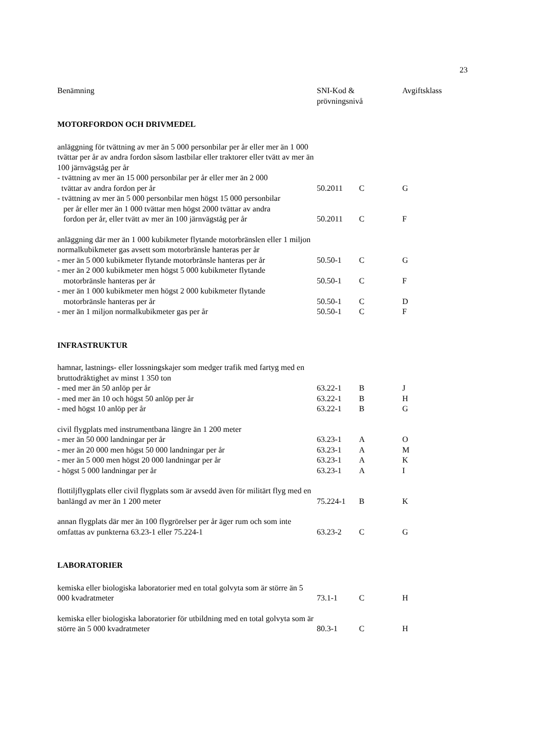23
| Benämning | SNI-Kod & prövningsnivå | | Avgiftsklass |
| --- | --- | --- | --- |
| MOTORFORDON OCH DRIVMEDEL | | | |
| anläggning för tvättning av mer än 5 000 personbilar per år eller mer än 1 000 tvättar per år av andra fordon såsom lastbilar eller traktorer eller tvätt av mer än 100 järnvägståg per år | | | |
| - tvättning av mer än 15 000 personbilar per år eller mer än 2 000 tvättar av andra fordon per år | 50.2011 | C | G |
| - tvättning av mer än 5 000 personbilar men högst 15 000 personbilar per år eller mer än 1 000 tvättar men högst 2000 tvättar av andra fordon per år, eller tvätt av mer än 100 järnvägståg per år | 50.2011 | C | F |
| anläggning där mer än 1 000 kubikmeter flytande motorbränslen eller 1 miljon normalkubikmeter gas avsett som motorbränsle hanteras per år | | | |
| - mer än 5 000 kubikmeter flytande motorbränsle hanteras per år | 50.50-1 | C | G |
| - mer än 2 000 kubikmeter men högst 5 000 kubikmeter flytande motorbränsle hanteras per år | 50.50-1 | C | F |
| - mer än 1 000 kubikmeter men högst 2 000 kubikmeter flytande motorbränsle hanteras per år | 50.50-1 | C | D |
| - mer än 1 miljon normalkubikmeter gas per år | 50.50-1 | C | F |
| INFRASTRUKTUR | | | |
| hamnar, lastnings- eller lossningskajer som medger trafik med fartyg med en bruttodräktighet av minst 1 350 ton | | | |
| - med mer än 50 anlöp per år | 63.22-1 | B | J |
| - med mer än 10 och högst 50 anlöp per år | 63.22-1 | B | H |
| - med högst 10 anlöp per år | 63.22-1 | B | G |
| civil flygplats med instrumentbana längre än 1 200 meter | | | |
| - mer än 50 000 landningar per år | 63.23-1 | A | O |
| - mer än 20 000 men högst 50 000 landningar per år | 63.23-1 | A | M |
| - mer än 5 000 men högst 20 000 landningar per år | 63.23-1 | A | K |
| - högst 5 000 landningar per år | 63.23-1 | A | I |
| flottiljflygplats eller civil flygplats som är avsedd även för militärt flyg med en banlängd av mer än 1 200 meter | 75.224-1 | B | K |
| annan flygplats där mer än 100 flygrörelser per år äger rum och som inte omfattas av punkterna 63.23-1 eller 75.224-1 | 63.23-2 | C | G |
| LABORATORIER | | | |
| kemiska eller biologiska laboratorier med en total golvyta som är större än 5 000 kvadratmeter | 73.1-1 | C | H |
| kemiska eller biologiska laboratorier för utbildning med en total golvyta som är större än 5 000 kvadratmeter | 80.3-1 | C | H |